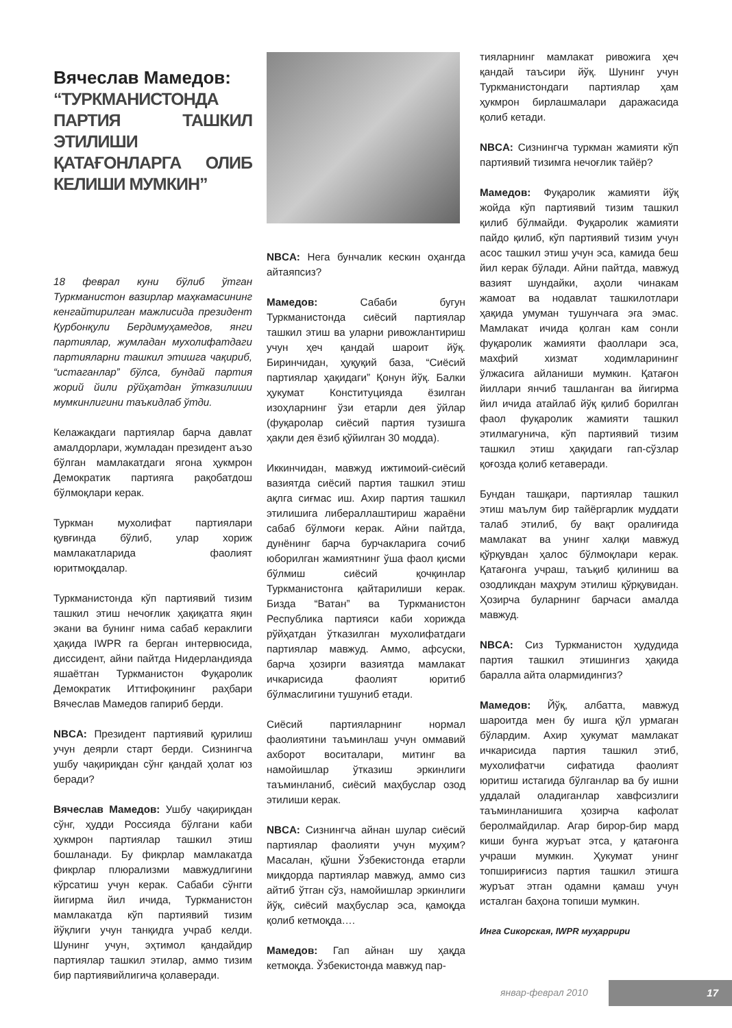Вячеслав Мамедов:
“ТУРКМАНИСТОНДА ПАРТИЯ ТАШКИЛ ЭТИЛИШИ ҚАТАҒОНЛАРГА ОЛИБ КЕЛИШИ МУМКИН”
18 феврал куни бўлиб ўтган Туркманистон вазирлар маҳкамасининг кенгайтирилган мажлисида президент Қурбонқули Бердимуҳамедов, янги партиялар, жумладан мухолифатдаги партияларни ташкил этишга чақириб, “истаганлар” бўлса, бундай партия жорий йили рўйҳатдан ўтказилиши мумкинлигини таъкидлаб ўтди.
Келажакдаги партиялар барча давлат амалдорлари, жумладан президент аъзо бўлган мамлакатдаги ягона ҳукмрон Демократик партияга рақобатдош бўлмоқлари керак.
Туркман мухолифат партиялари қувғинда бўлиб, улар хориж мамлакатларида фаолият юритмоқдалар.
Туркманистонда кўп партиявий тизим ташкил этиш нечоғлик ҳақиқатга яқин экани ва бунинг нима сабаб кераклиги ҳақида IWPR га берган интервюсида, диссидент, айни пайтда Нидерландияда яшаётган Туркманистон Фуқаролик Демократик Иттифоқининг раҳбари Вячеслав Мамедов гапириб берди.
NBCA: Президент партиявий қурилиш учун деярли старт берди. Сизнингча ушбу чақириқдан сўнг қандай ҳолат юз беради?
Вячеслав Мамедов: Ушбу чақириқдан сўнг, ҳудди Россияда бўлгани каби ҳукмрон партиялар ташкил этиш бошланади. Бу фикрлар мамлакатда фикрлар плюрализми мавжудлигини кўрсатиш учун керак. Сабаби сўнгги йигирма йил ичида, Туркманистон мамлакатда кўп партиявий тизим йўқлиги учун танқидга учраб келди. Шунинг учун, эҳтимол қандайдир партиялар ташкил этилар, аммо тизим бир партиявийлигича қолаверади.
NBCA: Нега бунчалик кескин оҳангда айтаяпсиз?
Мамедов: Сабаби бугун Туркманистонда сиёсий партиялар ташкил этиш ва уларни ривожлантириш учун ҳеч қандай шароит йўқ. Биринчидан, ҳуқуқий база, “Сиёсий партиялар ҳақидаги” Қонун йўқ. Балки ҳукумат Конституцияда ёзилган изоҳларнинг ўзи етарли дея ўйлар (фуқаролар сиёсий партия тузишга ҳақли дея ёзиб қўйилган 30 модда).
Иккинчидан, мавжуд ижтимоий-сиёсий вазиятда сиёсий партия ташкил этиш ақлга сиғмас иш. Ахир партия ташкил этилишига либераллаштириш жараёни сабаб бўлмоғи керак. Айни пайтда, дунёнинг барча бурчакларига сочиб юборилган жамиятнинг ўша фаол қисми бўлмиш сиёсий қочқинлар Туркманистонга қайтарилиши керак. Бизда “Ватан” ва Туркманистон Республика партияси каби хорижда рўйҳатдан ўтказилган мухолифатдаги партиялар мавжуд. Аммо, афсуски, барча ҳозирги вазиятда мамлакат ичкарисида фаолият юритиб бўлмаслигини тушуниб етади.
Сиёсий партияларнинг нормал фаолиятини таъминлаш учун оммавий ахборот воситалари, митинг ва намойишлар ўтказиш эркинлиги таъминланиб, сиёсий маҳбуслар озод этилиши керак.
NBCA: Сизнингча айнан шулар сиёсий партиялар фаолияти учун муҳим? Масалан, қўшни Ўзбекистонда етарли миқдорда партиялар мавжуд, аммо сиз айтиб ўтган сўз, намойишлар эркинлиги йўқ, сиёсий маҳбуслар эса, қамоқда қолиб кетмоқда….
Мамедов: Гап айнан шу ҳақда кетмоқда. Ўзбекистонда мавжуд пар-
тияларнинг мамлакат ривожига ҳеч қандай таъсири йўқ. Шунинг учун Туркманистондаги партиялар ҳам ҳукмрон бирлашмалари даражасида қолиб кетади.
NBCA: Сизнингча туркман жамияти кўп партиявий тизимга нечоғлик тайёр?
Мамедов: Фуқаролик жамияти йўқ жойда кўп партиявий тизим ташкил қилиб бўлмайди. Фуқаролик жамияти пайдо қилиб, кўп партиявий тизим учун асос ташкил этиш учун эса, камида беш йил керак бўлади. Айни пайтда, мавжуд вазият шундайки, аҳоли чинакам жамоат ва нодавлат ташкилотлари ҳақида умуман тушунчага эга эмас. Мамлакат ичида қолган кам сонли фуқаролик жамияти фаоллари эса, махфий хизмат ходимларининг ўлжасига айланиши мумкин. Қатағон йиллари янчиб ташланган ва йигирма йил ичида атайлаб йўқ қилиб борилган фаол фуқаролик жамияти ташкил этилмагунича, кўп партиявий тизим ташкил этиш ҳақидаги гап-сўзлар қоғозда қолиб кетаверади.
Бундан ташқари, партиялар ташкил этиш маълум бир тайёргарлик муддати талаб этилиб, бу вақт оралиғида мамлакат ва унинг халқи мавжуд қўрқувдан ҳалос бўлмоқлари керак. Қатағонга учраш, таъқиб қилиниш ва озодликдан маҳрум этилиш қўрқувидан. Ҳозирча буларнинг барчаси амалда мавжуд.
NBCA: Сиз Туркманистон ҳудудида партия ташкил этишингиз ҳақида баралла айта олармидингиз?
Мамедов: Йўқ, албатта, мавжуд шароитда мен бу ишга қўл урмаган бўлардим. Ахир ҳукумат мамлакат ичкарисида партия ташкил этиб, мухолифатчи сифатида фаолият юритиш истагида бўлганлар ва бу ишни уддалай оладиганлар хавфсизлиги таъминланишига ҳозирча кафолат беролмайдилар. Агар бирор-бир мард киши бунга журъат этса, у қатағонга учраши мумкин. Ҳукумат унинг топшириғисиз партия ташкил этишга журъат этган одамни қамаш учун исталган баҳона топиши мумкин.
Инга Сикорская, IWPR муҳаррири
январ-феврал 2010 17